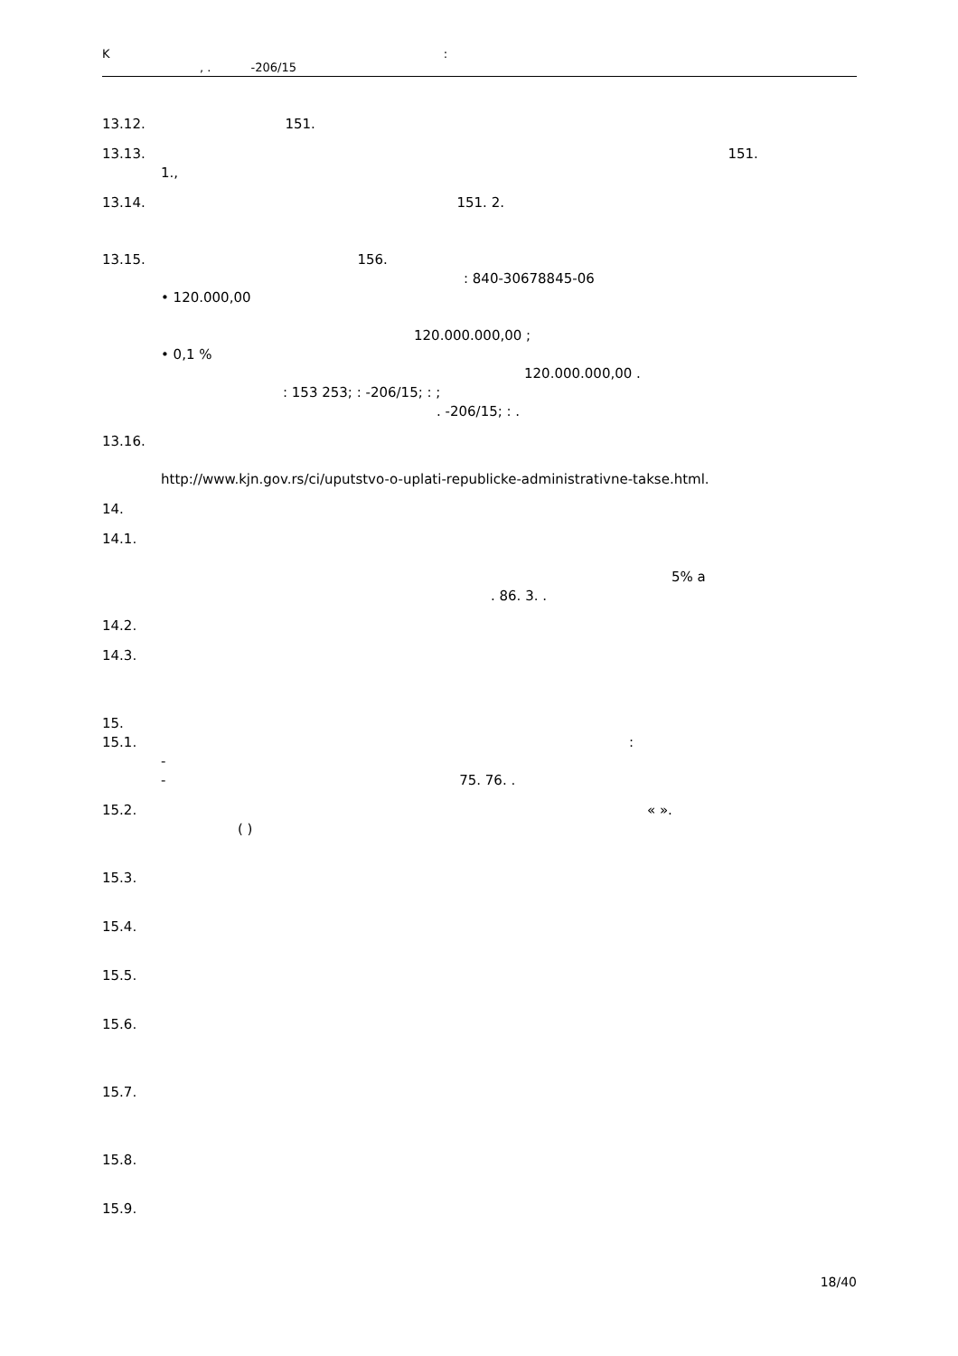K :
, . -206/15
13.12. 151.
13.13. 151.
1.,
13.14. 151. 2.
13.15. 156.
: 840-30678845-06
• 120.000,00
120.000.000,00 ;
• 0,1 %
120.000.000,00 .
: 153 253; : -206/15; : ;
. -206/15; : .
13.16.
http://www.kjn.gov.rs/ci/uputstvo-o-uplati-republicke-administrativne-takse.html.
14.
14.1.
5% a
. 86. 3. .
14.2.
14.3.
15.
15.1. :
-
- 75. 76. .
15.2. « ».
( )
15.3.
15.4.
15.5.
15.6.
15.7.
15.8.
15.9.
18/40